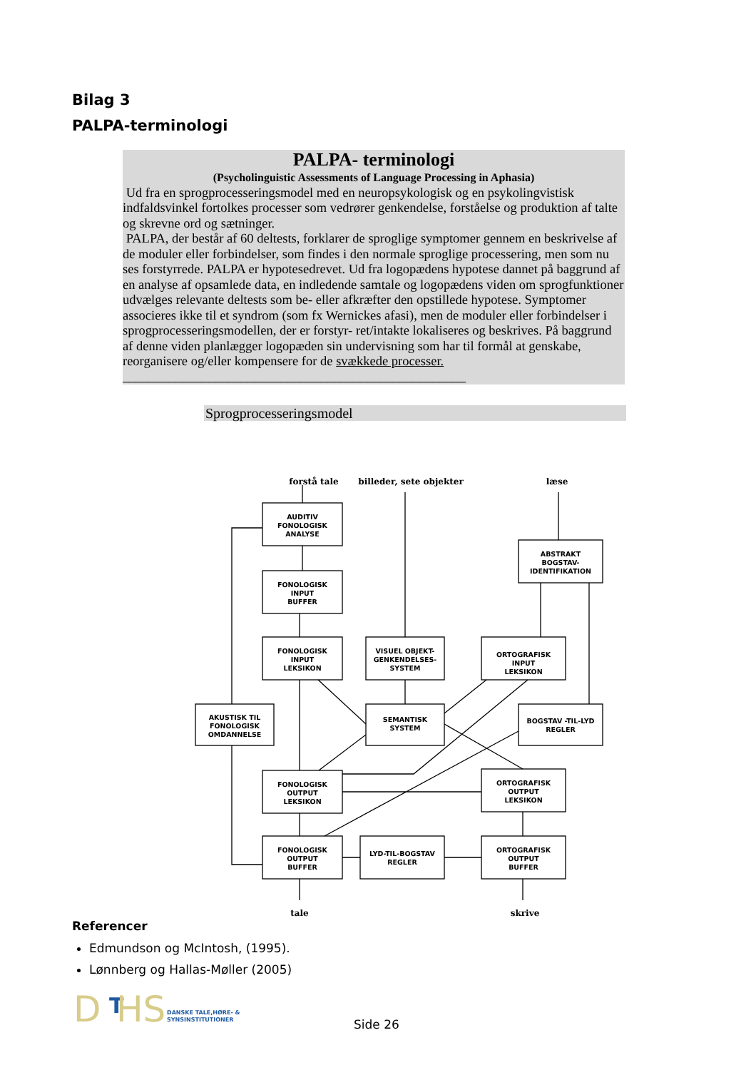Bilag 3
PALPA-terminologi
PALPA- terminologi
(Psycholinguistic Assessments of Language Processing in Aphasia)
Ud fra en sprogprocesseringsmodel med en neuropsykologisk og en psykolingvistisk indfaldsvinkel fortolkes processer som vedrører genkendelse, forståelse og produktion af talte og skrevne ord og sætninger.
PALPA, der består af 60 deltests, forklarer de sproglige symptomer gennem en beskrivelse af de moduler eller forbindelser, som findes i den normale sproglige processering, men som nu ses forstyrrede. PALPA er hypotesedrevet. Ud fra logopædens hypotese dannet på baggrund af en analyse af opsamlede data, en indledende samtale og logopædens viden om sprogfunktioner udvælges relevante deltests som be- eller afkræfter den opstillede hypotese. Symptomer associeres ikke til et syndrom (som fx Wernickes afasi), men de moduler eller forbindelser i sprogprocesseringsmodellen, der er forstyr- ret/intakte lokaliseres og beskrives. På baggrund af denne viden planlægger logopæden sin undervisning som har til formål at genskabe, reorganisere og/eller kompensere for de svækkede processer. ____________________________________________________
Sprogprocesseringsmodel
forstå tale
billeder, sete objekter
læse
AUDITIV
FONOLOGISK
ANALYSE
FONOLOGISK
INPUT
BUFFER
FONOLOGISK
INPUT
LEKSIKON
VISUEL OBJEKT-
GENKENDELSES-
SYSTEM
ORTOGRAFISK
INPUT
LEKSIKON
ABSTRAKT
BOGSTAV-
IDENTIFIKATION
AKUSTISK TIL
FONOLOGISK
OMDANNELSE
SEMANTISK
SYSTEM
BOGSTAV -TIL-LYD
REGLER
FONOLOGISK
OUTPUT
LEKSIKON
ORTOGRAFISK
OUTPUT
LEKSIKON
FONOLOGISK
OUTPUT
BUFFER
LYD-TIL-BOGSTAV
REGLER
ORTOGRAFISK
OUTPUT
BUFFER
tale
skrive
Referencer
Edmundson og McIntosh, (1995).
Lønnberg og Hallas-Møller (2005)
D
T
HS
DANSKE TALE,HØRE- &
SYNSINSTITUTIONER
Side 26